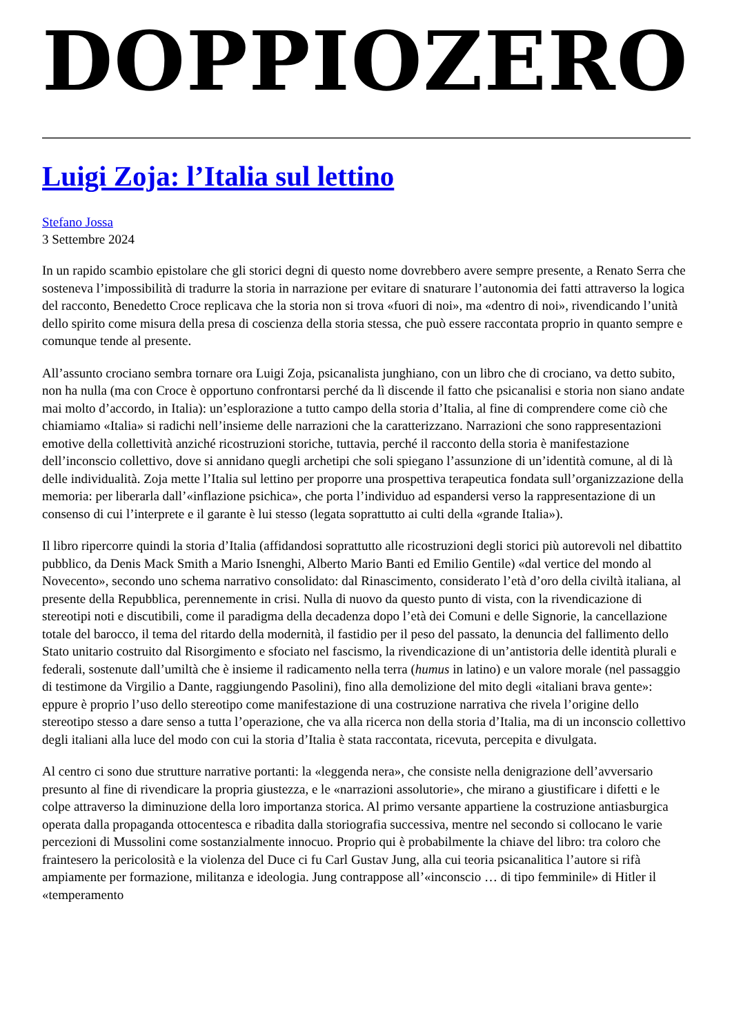DOPPIOZERO
Luigi Zoja: l’Italia sul lettino
Stefano Jossa
3 Settembre 2024
In un rapido scambio epistolare che gli storici degni di questo nome dovrebbero avere sempre presente, a Renato Serra che sosteneva l’impossibilità di tradurre la storia in narrazione per evitare di snaturare l’autonomia dei fatti attraverso la logica del racconto, Benedetto Croce replicava che la storia non si trova «fuori di noi», ma «dentro di noi», rivendicando l’unità dello spirito come misura della presa di coscienza della storia stessa, che può essere raccontata proprio in quanto sempre e comunque tende al presente.
All’assunto crociano sembra tornare ora Luigi Zoja, psicanalista junghiano, con un libro che di crociano, va detto subito, non ha nulla (ma con Croce è opportuno confrontarsi perché da lì discende il fatto che psicanalisi e storia non siano andate mai molto d’accordo, in Italia): un’esplorazione a tutto campo della storia d’Italia, al fine di comprendere come ciò che chiamiamo «Italia» si radichi nell’insieme delle narrazioni che la caratterizzano. Narrazioni che sono rappresentazioni emotive della collettività anziché ricostruzioni storiche, tuttavia, perché il racconto della storia è manifestazione dell’inconscio collettivo, dove si annidano quegli archetipi che soli spiegano l’assunzione di un’identità comune, al di là delle individualità. Zoja mette l’Italia sul lettino per proporre una prospettiva terapeutica fondata sull’organizzazione della memoria: per liberarla dall’«inflazione psichica», che porta l’individuo ad espandersi verso la rappresentazione di un consenso di cui l’interprete e il garante è lui stesso (legata soprattutto ai culti della «grande Italia»).
Il libro ripercorre quindi la storia d’Italia (affidandosi soprattutto alle ricostruzioni degli storici più autorevoli nel dibattito pubblico, da Denis Mack Smith a Mario Isnenghi, Alberto Mario Banti ed Emilio Gentile) «dal vertice del mondo al Novecento», secondo uno schema narrativo consolidato: dal Rinascimento, considerato l’età d’oro della civiltà italiana, al presente della Repubblica, perennemente in crisi. Nulla di nuovo da questo punto di vista, con la rivendicazione di stereotipi noti e discutibili, come il paradigma della decadenza dopo l’età dei Comuni e delle Signorie, la cancellazione totale del barocco, il tema del ritardo della modernità, il fastidio per il peso del passato, la denuncia del fallimento dello Stato unitario costruito dal Risorgimento e sfociato nel fascismo, la rivendicazione di un’antistoria delle identità plurali e federali, sostenute dall’umiltà che è insieme il radicamento nella terra (humus in latino) e un valore morale (nel passaggio di testimone da Virgilio a Dante, raggiungendo Pasolini), fino alla demolizione del mito degli «italiani brava gente»: eppure è proprio l’uso dello stereotipo come manifestazione di una costruzione narrativa che rivela l’origine dello stereotipo stesso a dare senso a tutta l’operazione, che va alla ricerca non della storia d’Italia, ma di un inconscio collettivo degli italiani alla luce del modo con cui la storia d’Italia è stata raccontata, ricevuta, percepita e divulgata.
Al centro ci sono due strutture narrative portanti: la «leggenda nera», che consiste nella denigrazione dell’avversario presunto al fine di rivendicare la propria giustezza, e le «narrazioni assolutorie», che mirano a giustificare i difetti e le colpe attraverso la diminuzione della loro importanza storica. Al primo versante appartiene la costruzione antiasburgica operata dalla propaganda ottocentesca e ribadita dalla storiografia successiva, mentre nel secondo si collocano le varie percezioni di Mussolini come sostanzialmente innocuo. Proprio qui è probabilmente la chiave del libro: tra coloro che fraintesero la pericolosità e la violenza del Duce ci fu Carl Gustav Jung, alla cui teoria psicanalitica l’autore si rifà ampiamente per formazione, militanza e ideologia. Jung contrappose all’«inconscio … di tipo femminile» di Hitler il «temperamento